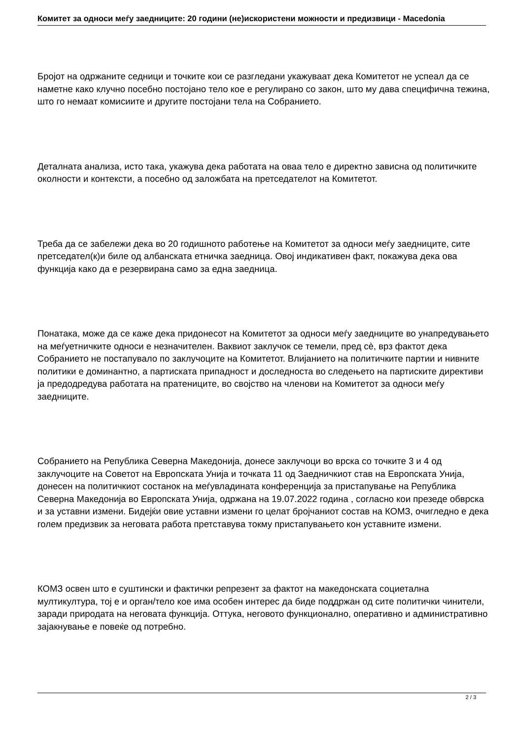Комитет за односи меѓу заедниците: 20 години (не)искористени можности и предизвици - Macedonia
Бројот на одржаните седници и точките кои се разгледани укажуваат дека Комитетот не успеал да се наметне како клучно посебно постојано тело кое е регулирано со закон, што му дава специфична тежина, што го немаат комисиите и другите постојани тела на Собранието.
Деталната анализа, исто така, укажува дека работата на оваа тело е директно зависна од политичките околности и контексти, а посебно од заложбата на претседателот на Комитетот.
Треба да се забележи дека во 20 годишното работење на Комитетот за односи меѓу заедниците, сите претседател(к)и биле од албанската етничка заедница. Овој индикативен факт, покажува дека ова функција како да е резервирана само за една заедница.
Понатака, може да се каже дека придонесот на Комитетот за односи меѓу заедниците во унапредувањето на меѓуетничките односи е незначителен. Ваквиот заклучок се темели, пред сè, врз фактот дека Собранието не постапувало по заклучоците на Комитетот. Влијанието на политичките партии и нивните политики е доминантно, а партиската припадност и доследноста во следењето на партиските директиви ја предодредува работата на пратениците, во својство на членови на Комитетот за односи меѓу заедниците.
Собранието на Република Северна Македонија, донесе заклучоци во врска со точките 3 и 4 од заклучоците на Советот на Европската Унија и точката 11 од Заедничкиот став на Европската Унија, донесен на политичкиот состанок на меѓувладината конференција за пристапување на Република Северна Македонија во Европската Унија, одржана на 19.07.2022 година , согласно кои презеде обврска и за уставни измени. Бидејќи овие уставни измени го целат бројчаниот состав на КОМЗ, очигледно е дека голем предизвик за неговата работа претставува токму пристапувањето кон уставните измени.
КОМЗ освен што е суштински и фактички репрезент за фактот на македонската социетална мултикултура, тој е и орган/тело кое има особен интерес да биде поддржан од сите политички чинители, заради природата на неговата функција. Оттука, неговото функционално, оперативно и административно зајакнување е повеќе од потребно.
2 / 3